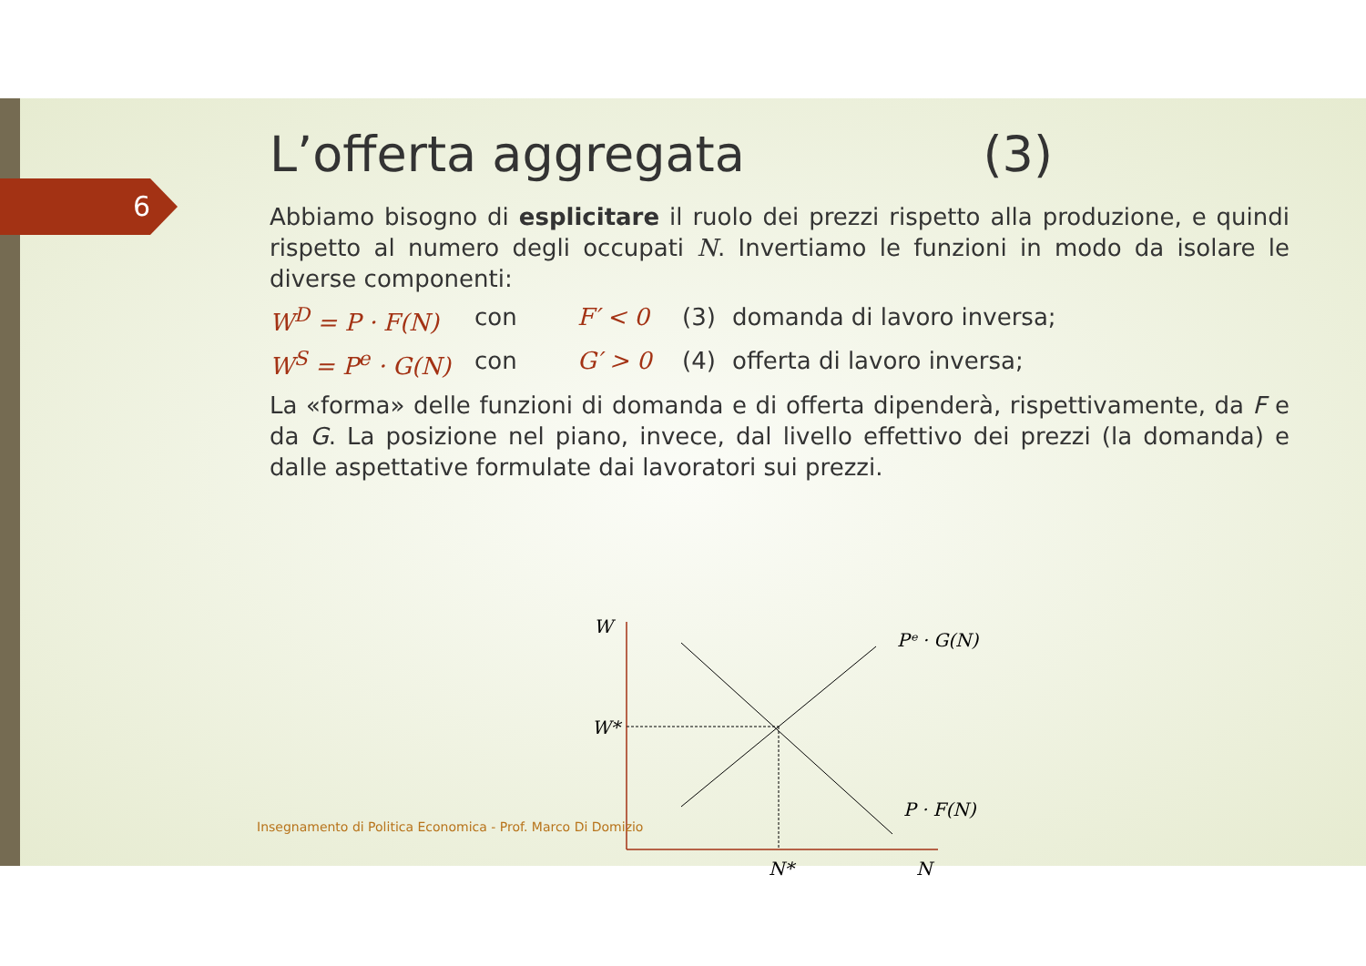6
L’offerta aggregata (3)
Abbiamo bisogno di esplicitare il ruolo dei prezzi rispetto alla produzione, e quindi rispetto al numero degli occupati N. Invertiamo le funzioni in modo da isolare le diverse componenti:
W<sup>D</sup> = P · F(N) con F′ < 0 (3) domanda di lavoro inversa;
W<sup>S</sup> = P<sup>e</sup> · G(N) con G′ > 0 (4) offerta di lavoro inversa;
La «forma» delle funzioni di domanda e di offerta dipenderà, rispettivamente, da F e da G. La posizione nel piano, invece, dal livello effettivo dei prezzi (la domanda) e dalle aspettative formulate dai lavoratori sui prezzi.
W
W*
Pᵉ · G(N)
P · F(N)
N*
N
Insegnamento di Politica Economica - Prof. Marco Di Domizio